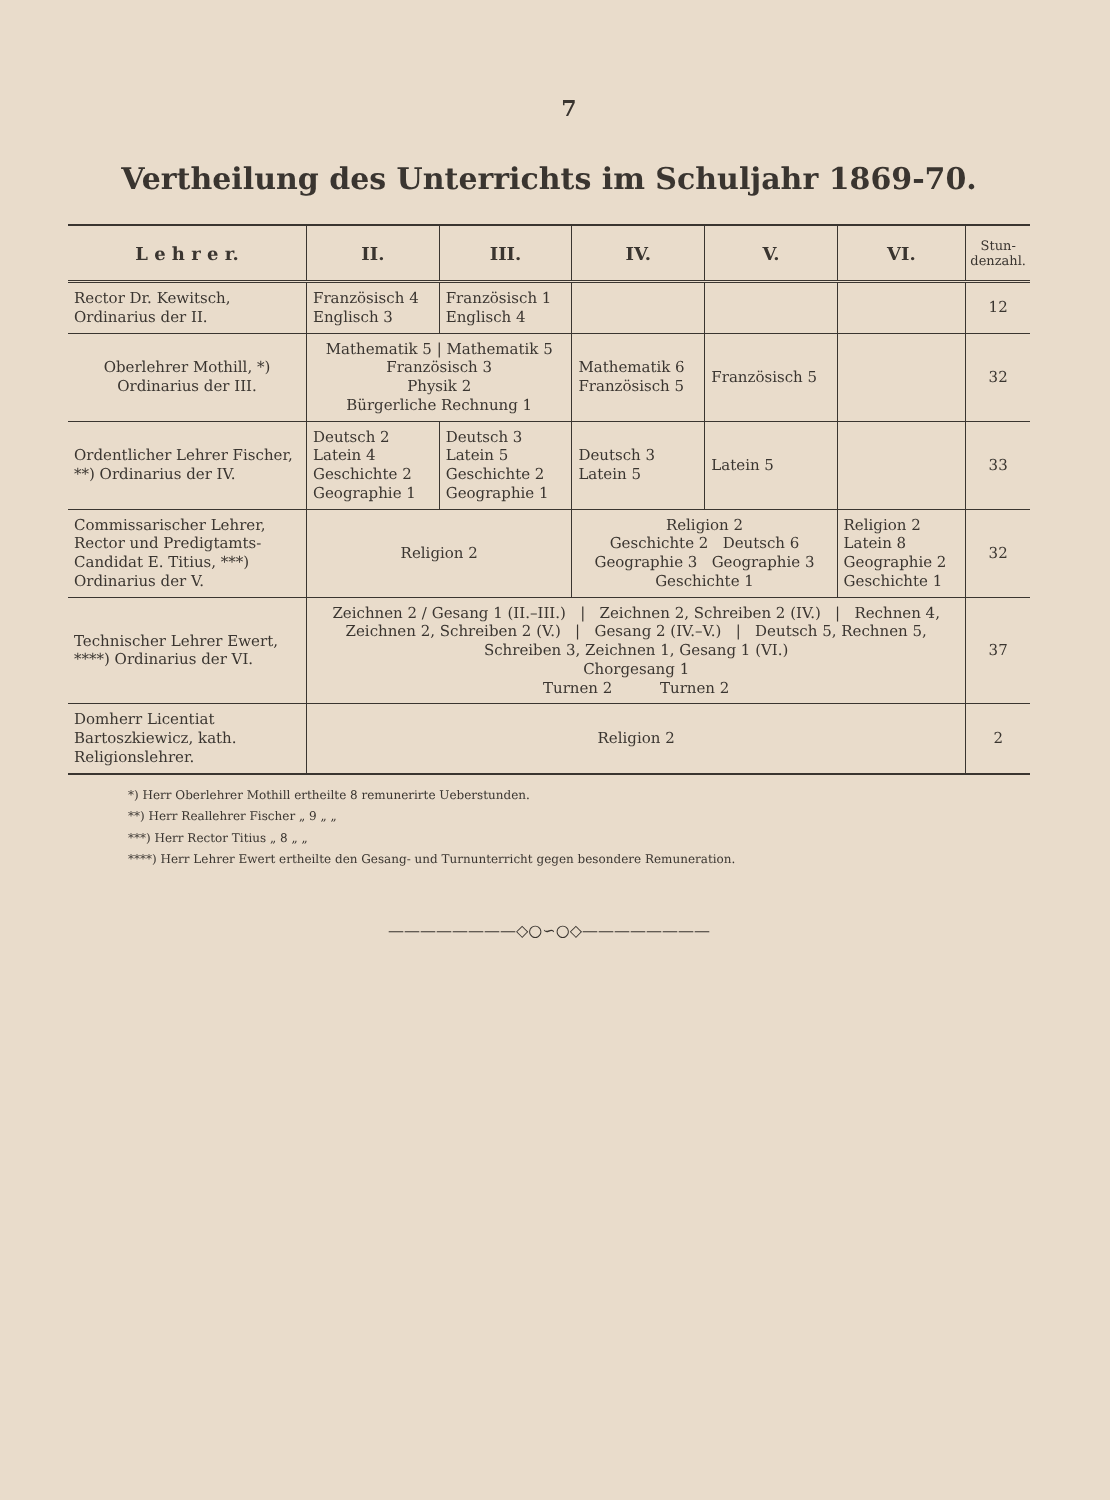7
Vertheilung des Unterrichts im Schuljahr 1869-70.
| L e h r e r. | II. | III. | IV. | V. | VI. | Stun- denzahl. |
| --- | --- | --- | --- | --- | --- | --- |
| Rector Dr. Kewitsch, Ordinarius der II. | Französisch 4 Englisch 3 | Französisch 1 Englisch 4 | | | | 12 |
| Oberlehrer Mothill, *) Ordinarius der III. | Mathematik 5 / Mathematik 5 Französisch 3 Physik 2 Bürgerliche Rechnung 1 | | Mathematik 6 Französisch 5 | Französisch 5 | | 32 |
| Ordentlicher Lehrer Fischer, **) Ordinarius der IV. | Deutsch 2 Latein 4 Geschichte 2 Geographie 1 | Deutsch 3 Latein 5 Geschichte 2 Geographie 1 | Deutsch 3 Latein 5 | Latein 5 | | 33 |
| Commissarischer Lehrer, Rector und Predigtamts-Candidat E. Titius, ***) Ordinarius der V. | Religion 2 | | Religion 2 Geschichte 2 Deutsch 6 Geographie 3 Geographie 3 Geschichte 1 | | Religion 2 Latein 8 Geographie 2 Geschichte 1 | 32 |
| Technischer Lehrer Ewert, ****) Ordinarius der VI. | Zeichnen 2 / Gesang 1 (II.–III.) / Zeichnen 2, Schreiben 2 (IV.) / Rechnen 4, Zeichnen 2, Schreiben 2 (V.) / Gesang 2 (IV.–V.) / Deutsch 5, Rechnen 5, Schreiben 3, Zeichnen 1, Gesang 1 (VI.) Chorgesang 1 Turnen 2 Turnen 2 | | | | | 37 |
| Domherr Licentiat Bartoszkiewicz, kath. Religionslehrer. | Religion 2 | | | | | 2 |
*) Herr Oberlehrer Mothill ertheilte 8 remunerirte Ueberstunden.
**) Herr Reallehrer Fischer „ 9 „ „
***) Herr Rector Titius „ 8 „ „
****) Herr Lehrer Ewert ertheilte den Gesang- und Turnunterricht gegen besondere Remuneration.
————————◇○∽○◇————————